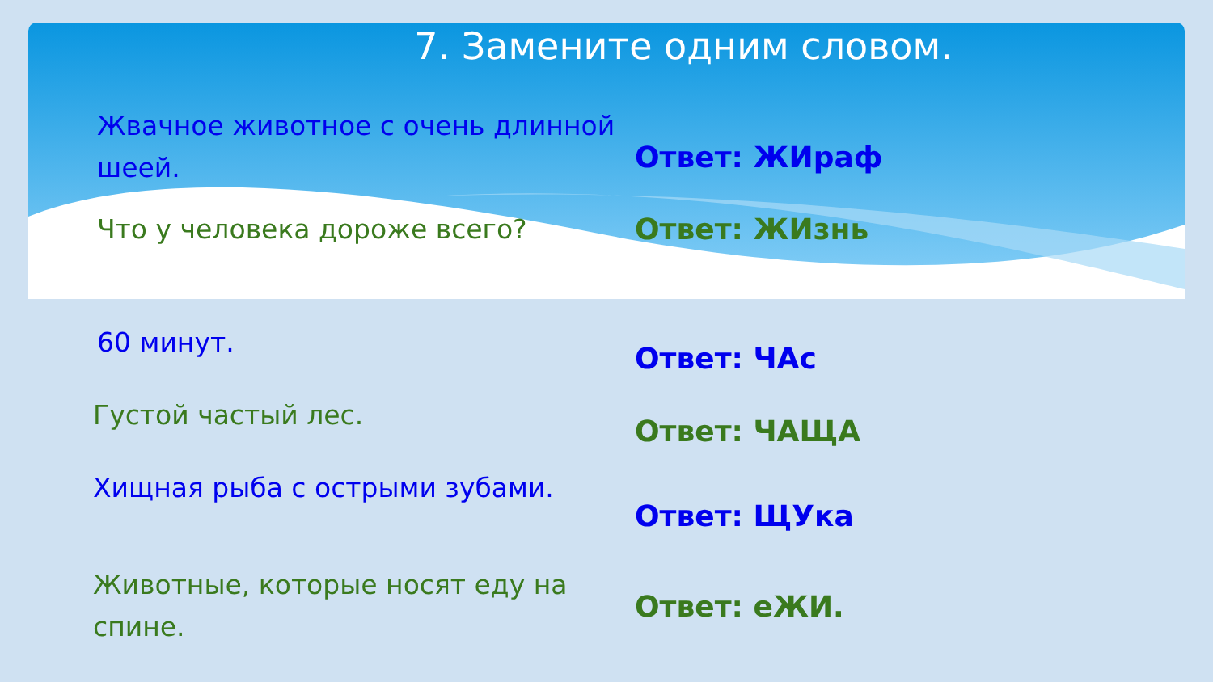7. Замените одним словом.
Жвачное животное с очень длинной шеей.
Ответ: ЖИраф
Что у человека дороже всего?
Ответ: ЖИзнь
60 минут.
Ответ: ЧАс
Густой частый лес.
Ответ: ЧАЩА
Хищная рыба с острыми зубами.
Ответ: ЩУка
Животные, которые носят еду на спине.
Ответ: еЖИ.